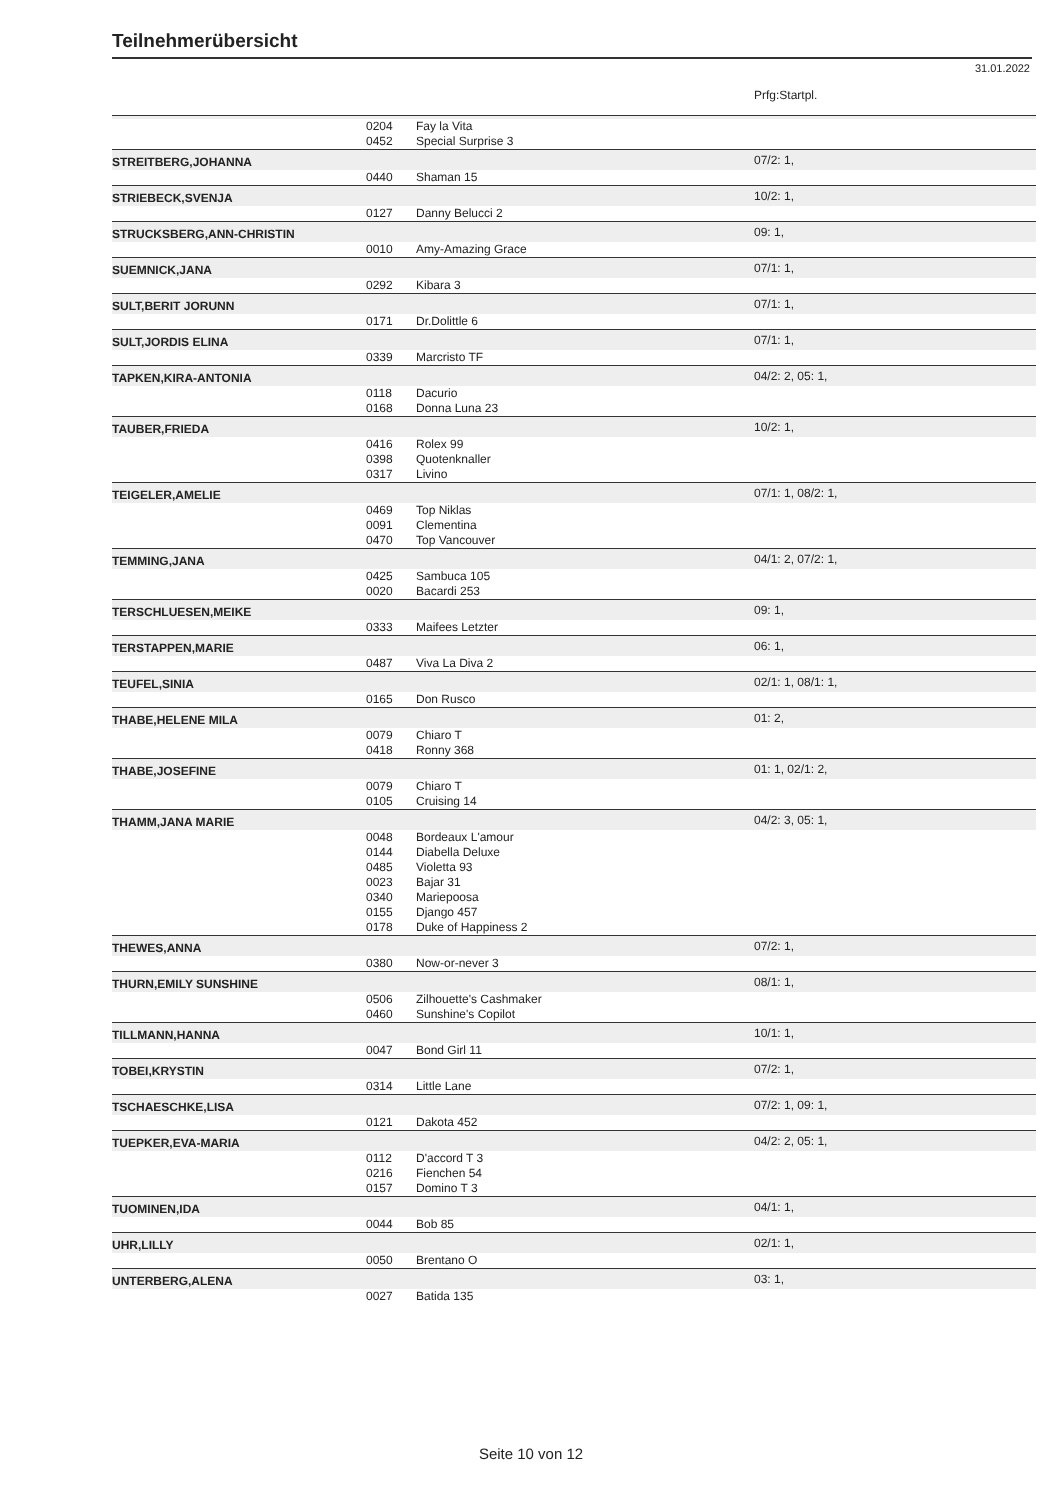Teilnehmerübersicht
31.01.2022
| | | | Prfg:Startpl. |
| | 0204 | Fay la Vita | |
| | 0452 | Special Surprise 3 | |
| STREITBERG,JOHANNA | | | 07/2: 1, |
| | 0440 | Shaman 15 | |
| STRIEBECK,SVENJA | | | 10/2: 1, |
| | 0127 | Danny Belucci 2 | |
| STRUCKSBERG,ANN-CHRISTIN | | | 09: 1, |
| | 0010 | Amy-Amazing Grace | |
| SUEMNICK,JANA | | | 07/1: 1, |
| | 0292 | Kibara 3 | |
| SULT,BERIT JORUNN | | | 07/1: 1, |
| | 0171 | Dr.Dolittle 6 | |
| SULT,JORDIS ELINA | | | 07/1: 1, |
| | 0339 | Marcristo TF | |
| TAPKEN,KIRA-ANTONIA | | | 04/2: 2, 05: 1, |
| | 0118 | Dacurio | |
| | 0168 | Donna Luna 23 | |
| TAUBER,FRIEDA | | | 10/2: 1, |
| | 0416 | Rolex 99 | |
| | 0398 | Quotenknaller | |
| | 0317 | Livino | |
| TEIGELER,AMELIE | | | 07/1: 1, 08/2: 1, |
| | 0469 | Top Niklas | |
| | 0091 | Clementina | |
| | 0470 | Top Vancouver | |
| TEMMING,JANA | | | 04/1: 2, 07/2: 1, |
| | 0425 | Sambuca 105 | |
| | 0020 | Bacardi 253 | |
| TERSCHLUESEN,MEIKE | | | 09: 1, |
| | 0333 | Maifees Letzter | |
| TERSTAPPEN,MARIE | | | 06: 1, |
| | 0487 | Viva La Diva 2 | |
| TEUFEL,SINIA | | | 02/1: 1, 08/1: 1, |
| | 0165 | Don Rusco | |
| THABE,HELENE MILA | | | 01: 2, |
| | 0079 | Chiaro T | |
| | 0418 | Ronny 368 | |
| THABE,JOSEFINE | | | 01: 1, 02/1: 2, |
| | 0079 | Chiaro T | |
| | 0105 | Cruising 14 | |
| THAMM,JANA MARIE | | | 04/2: 3, 05: 1, |
| | 0048 | Bordeaux L'amour | |
| | 0144 | Diabella Deluxe | |
| | 0485 | Violetta 93 | |
| | 0023 | Bajar 31 | |
| | 0340 | Mariepoosa | |
| | 0155 | Django 457 | |
| | 0178 | Duke of Happiness 2 | |
| THEWES,ANNA | | | 07/2: 1, |
| | 0380 | Now-or-never 3 | |
| THURN,EMILY SUNSHINE | | | 08/1: 1, |
| | 0506 | Zilhouette's Cashmaker | |
| | 0460 | Sunshine's Copilot | |
| TILLMANN,HANNA | | | 10/1: 1, |
| | 0047 | Bond Girl 11 | |
| TOBEI,KRYSTIN | | | 07/2: 1, |
| | 0314 | Little Lane | |
| TSCHAESCHKE,LISA | | | 07/2: 1, 09: 1, |
| | 0121 | Dakota 452 | |
| TUEPKER,EVA-MARIA | | | 04/2: 2, 05: 1, |
| | 0112 | D'accord T 3 | |
| | 0216 | Fienchen 54 | |
| | 0157 | Domino T 3 | |
| TUOMINEN,IDA | | | 04/1: 1, |
| | 0044 | Bob 85 | |
| UHR,LILLY | | | 02/1: 1, |
| | 0050 | Brentano O | |
| UNTERBERG,ALENA | | | 03: 1, |
| | 0027 | Batida 135 | |
Seite 10 von 12